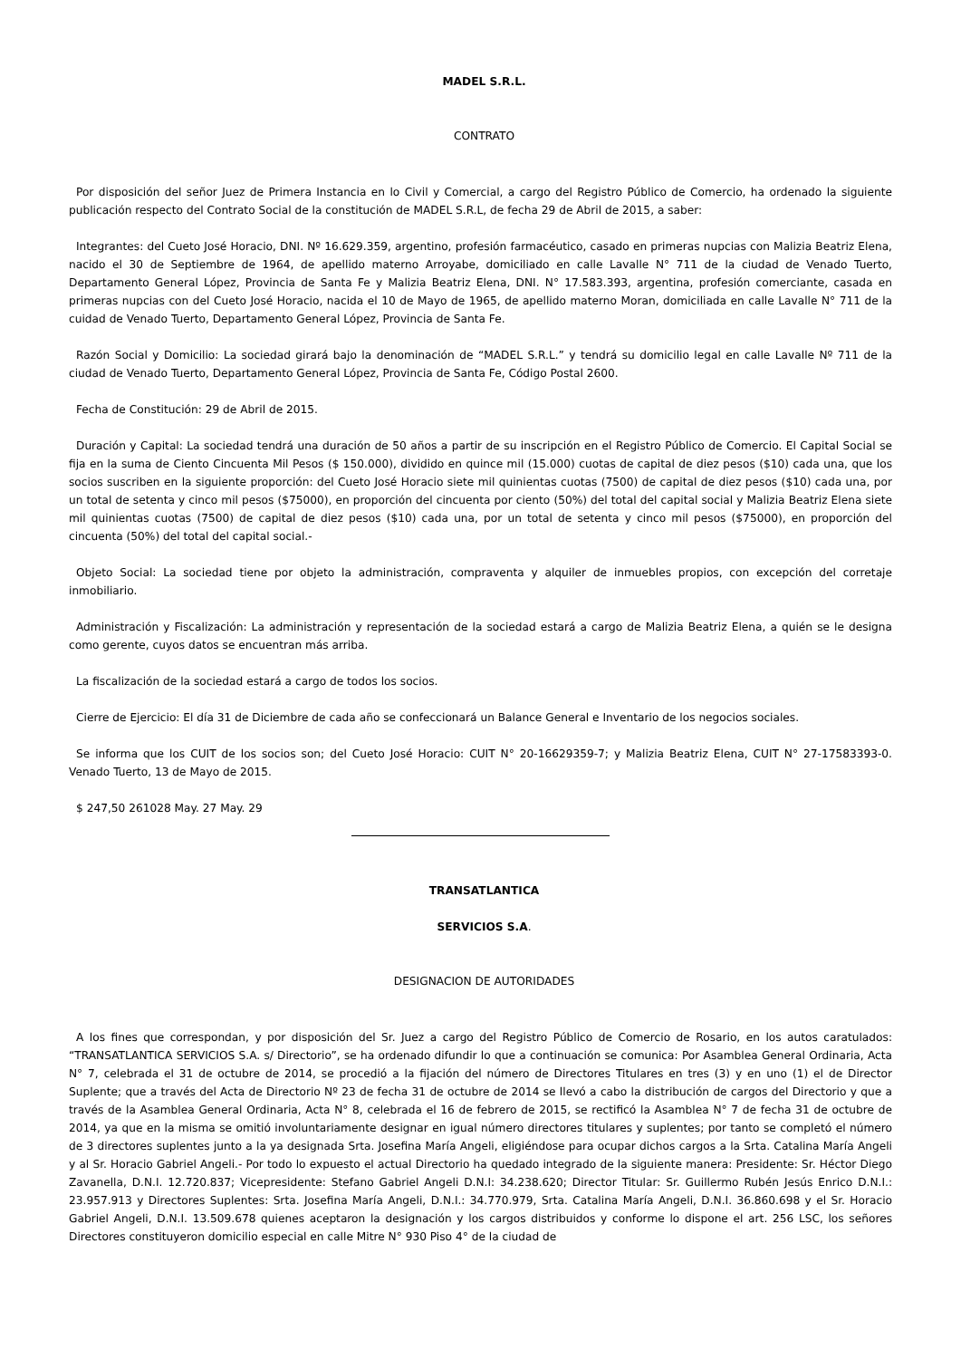MADEL S.R.L.
CONTRATO
Por disposición del señor Juez de Primera Instancia en lo Civil y Comercial, a cargo del Registro Público de Comercio, ha ordenado la siguiente publicación respecto del Contrato Social de la constitución de MADEL S.R.L, de fecha 29 de Abril de 2015, a saber:
Integrantes: del Cueto José Horacio, DNI. Nº 16.629.359, argentino, profesión farmacéutico, casado en primeras nupcias con Malizia Beatriz Elena, nacido el 30 de Septiembre de 1964, de apellido materno Arroyabe, domiciliado en calle Lavalle N° 711 de la ciudad de Venado Tuerto, Departamento General López, Provincia de Santa Fe y Malizia Beatriz Elena, DNI. N° 17.583.393, argentina, profesión comerciante, casada en primeras nupcias con del Cueto José Horacio, nacida el 10 de Mayo de 1965, de apellido materno Moran, domiciliada en calle Lavalle N° 711 de la cuidad de Venado Tuerto, Departamento General López, Provincia de Santa Fe.
Razón Social y Domicilio: La sociedad girará bajo la denominación de “MADEL S.R.L.” y tendrá su domicilio legal en calle Lavalle Nº 711 de la ciudad de Venado Tuerto, Departamento General López, Provincia de Santa Fe, Código Postal 2600.
Fecha de Constitución: 29 de Abril de 2015.
Duración y Capital: La sociedad tendrá una duración de 50 años a partir de su inscripción en el Registro Público de Comercio. El Capital Social se fija en la suma de Ciento Cincuenta Mil Pesos ($ 150.000), dividido en quince mil (15.000) cuotas de capital de diez pesos ($10) cada una, que los socios suscriben en la siguiente proporción: del Cueto José Horacio siete mil quinientas cuotas (7500) de capital de diez pesos ($10) cada una, por un total de setenta y cinco mil pesos ($75000), en proporción del cincuenta por ciento (50%) del total del capital social y Malizia Beatriz Elena siete mil quinientas cuotas (7500) de capital de diez pesos ($10) cada una, por un total de setenta y cinco mil pesos ($75000), en proporción del cincuenta (50%) del total del capital social.-
Objeto Social: La sociedad tiene por objeto la administración, compraventa y alquiler de inmuebles propios, con excepción del corretaje inmobiliario.
Administración y Fiscalización: La administración y representación de la sociedad estará a cargo de Malizia Beatriz Elena, a quién se le designa como gerente, cuyos datos se encuentran más arriba.
La fiscalización de la sociedad estará a cargo de todos los socios.
Cierre de Ejercicio: El día 31 de Diciembre de cada año se confeccionará un Balance General e Inventario de los negocios sociales.
Se informa que los CUIT de los socios son; del Cueto José Horacio: CUIT N° 20-16629359-7; y Malizia Beatriz Elena, CUIT N° 27-17583393-0. Venado Tuerto, 13 de Mayo de 2015.
$ 247,50 261028 May. 27 May. 29
TRANSATLANTICA
SERVICIOS S.A.
DESIGNACION DE AUTORIDADES
A los fines que correspondan, y por disposición del Sr. Juez a cargo del Registro Público de Comercio de Rosario, en los autos caratulados: “TRANSATLANTICA SERVICIOS S.A. s/ Directorio”, se ha ordenado difundir lo que a continuación se comunica: Por Asamblea General Ordinaria, Acta N° 7, celebrada el 31 de octubre de 2014, se procedió a la fijación del número de Directores Titulares en tres (3) y en uno (1) el de Director Suplente; que a través del Acta de Directorio Nº 23 de fecha 31 de octubre de 2014 se llevó a cabo la distribución de cargos del Directorio y que a través de la Asamblea General Ordinaria, Acta N° 8, celebrada el 16 de febrero de 2015, se rectificó la Asamblea N° 7 de fecha 31 de octubre de 2014, ya que en la misma se omitió involuntariamente designar en igual número directores titulares y suplentes; por tanto se completó el número de 3 directores suplentes junto a la ya designada Srta. Josefina María Angeli, eligiéndose para ocupar dichos cargos a la Srta. Catalina María Angeli y al Sr. Horacio Gabriel Angeli.- Por todo lo expuesto el actual Directorio ha quedado integrado de la siguiente manera: Presidente: Sr. Héctor Diego Zavanella, D.N.I. 12.720.837; Vicepresidente: Stefano Gabriel Angeli D.N.I: 34.238.620; Director Titular: Sr. Guillermo Rubén Jesús Enrico D.N.I.: 23.957.913 y Directores Suplentes: Srta. Josefina María Angeli, D.N.I.: 34.770.979, Srta. Catalina María Angeli, D.N.I. 36.860.698 y el Sr. Horacio Gabriel Angeli, D.N.I. 13.509.678 quienes aceptaron la designación y los cargos distribuidos y conforme lo dispone el art. 256 LSC, los señores Directores constituyeron domicilio especial en calle Mitre N° 930 Piso 4° de la ciudad de